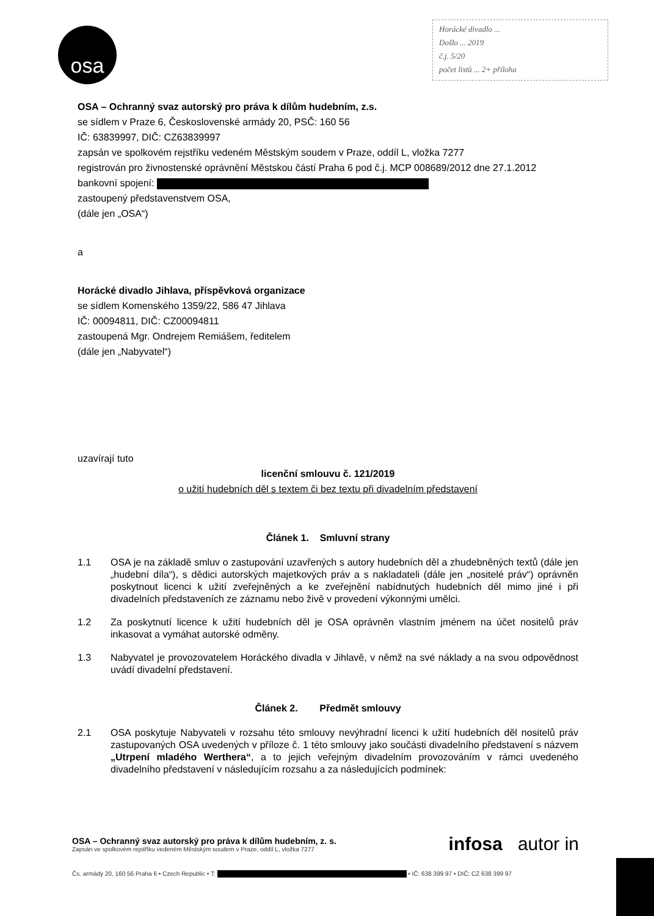osa
Horácké divadlo ...
Došlo ... 2019
č.j. 5/20
počet listů ... 2+ příloha
OSA – Ochranný svaz autorský pro práva k dílům hudebním, z.s.
se sídlem v Praze 6, Československé armády 20, PSČ: 160 56
IČ: 63839997, DIČ: CZ63839997
zapsán ve spolkovém rejstříku vedeném Městským soudem v Praze, oddíl L, vložka 7277
registrován pro živnostenské oprávnění Městskou částí Praha 6 pod č.j. MCP 008689/2012 dne 27.1.2012
bankovní spojení:
zastoupený představenstvem OSA,
(dále jen „OSA“)
a
Horácké divadlo Jihlava, příspěvková organizace
se sídlem Komenského 1359/22, 586 47 Jihlava
IČ: 00094811, DIČ: CZ00094811
zastoupená Mgr. Ondrejem Remiášem, ředitelem
(dále jen „Nabyvatel“)
uzavírají tuto
licenční smlouvu č. 121/2019
o užití hudebních děl s textem či bez textu při divadelním představení
Článek 1. Smluvní strany
1.1 OSA je na základě smluv o zastupování uzavřených s autory hudebních děl a zhudebněných textů (dále jen „hudební díla“), s dědici autorských majetkových práv a s nakladateli (dále jen „nositelé práv“) oprávněn poskytnout licenci k užití zveřejněných a ke zveřejnění nabídnutých hudebních děl mimo jiné i při divadelních představeních ze záznamu nebo živě v provedení výkonnými umělci.
1.2 Za poskytnutí licence k užití hudebních děl je OSA oprávněn vlastním jménem na účet nositelů práv inkasovat a vymáhat autorské odměny.
1.3 Nabyvatel je provozovatelem Horáckého divadla v Jihlavě, v němž na své náklady a na svou odpovědnost uvádí divadelní představení.
Článek 2. Předmět smlouvy
2.1 OSA poskytuje Nabyvateli v rozsahu této smlouvy nevýhradní licenci k užití hudebních děl nositelů práv zastupovaných OSA uvedených v příloze č. 1 této smlouvy jako součásti divadelního představení s názvem „Utrpení mladého Werthera“, a to jejich veřejným divadelním provozováním v rámci uvedeného divadelního představení v následujícím rozsahu a za následujících podmínek:
OSA – Ochranný svaz autorský pro práva k dílům hudebním, z. s.
Zapsán ve spolkovém rejstříku vedeném Městským soudem v Praze, oddíl L, vložka 7277
infosa autor in
Čs. armády 20, 160 56 Praha 6 • Czech Republic • T: • IČ: 638 399 97 • DIČ: CZ 638 399 97